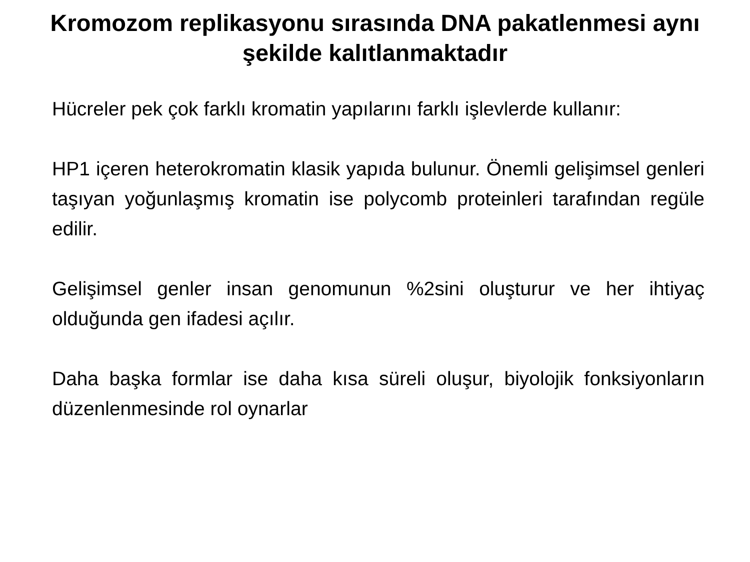Kromozom replikasyonu sırasında DNA pakatlenmesi aynı şekilde kalıtlanmaktadır
Hücreler pek çok farklı kromatin yapılarını farklı işlevlerde kullanır:
HP1 içeren heterokromatin klasik yapıda bulunur. Önemli gelişimsel genleri taşıyan yoğunlaşmış kromatin ise polycomb proteinleri tarafından regüle edilir.
Gelişimsel genler insan genomunun %2sini oluşturur ve her ihtiyaç olduğunda gen ifadesi açılır.
Daha başka formlar ise daha kısa süreli oluşur, biyolojik fonksiyonların düzenlenmesinde rol oynarlar